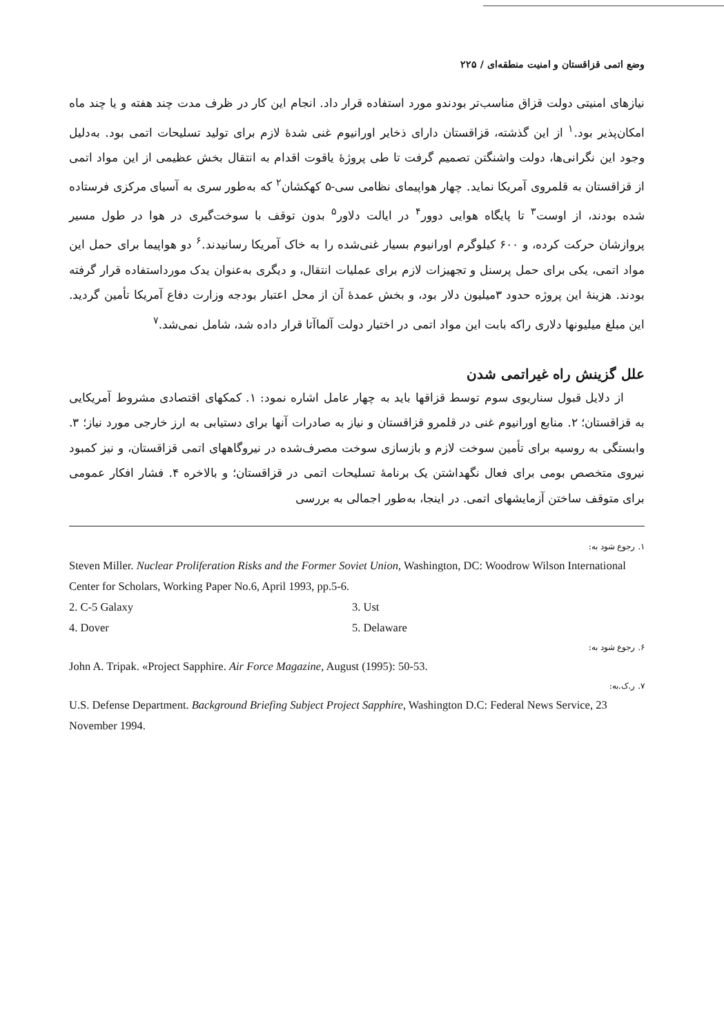وضع اتمی قزاقستان و امنیت منطقه‌ای / ۲۲۵
نیازهای امنیتی دولت قزاق مناسب‌تر بودندو مورد استفاده قرار داد. انجام این کار در ظرف مدت چند هفته و یا چند ماه امکان‌پذیر بود.<sup>۱</sup> از این گذشته، قزاقستان دارای ذخایر اورانیوم غنی شدهٔ لازم برای تولید تسلیحات اتمی بود. به‌دلیل وجود این نگرانی‌ها، دولت واشنگتن تصمیم گرفت تا طی پروژهٔ یاقوت اقدام به انتقال بخش عظیمی از این مواد اتمی از قزاقستان به قلمروی آمریکا نماید. چهار هواپیمای نظامی سی-۵ کهکشان<sup>۲</sup> که به‌طور سری به آسیای مرکزی فرستاده شده بودند، از اوست<sup>۳</sup> تا پایگاه هوایی دوور<sup>۴</sup> در ایالت دلاور<sup>۵</sup> بدون توقف با سوخت‌گیری در هوا در طول مسیر پروازشان حرکت کرده، و ۶۰۰ کیلوگرم اورانیوم بسیار غنی‌شده را به خاک آمریکا رسانیدند.<sup>۶</sup> دو هواپیما برای حمل این مواد اتمی، یکی برای حمل پرسنل و تجهیزات لازم برای عملیات انتقال، و دیگری به‌عنوان یدک مورداستفاده قرار گرفته بودند. هزینهٔ این پروژه حدود ۳میلیون دلار بود، و بخش عمدهٔ آن از محل اعتبار بودجه وزارت دفاع آمریکا تأمین گردید. این مبلغ میلیونها دلاری راکه بابت این مواد اتمی در اختیار دولت آلماآتا قرار داده شد، شامل نمی‌شد.<sup>۷</sup>
علل گزینش راه غیراتمی شدن
از دلایل قبول سناریوی سوم توسط قزاقها باید به چهار عامل اشاره نمود: ۱. کمکهای اقتصادی مشروط آمریکایی به قزاقستان؛ ۲. منابع اورانیوم غنی در قلمرو قزاقستان و نیاز به صادرات آنها برای دستیابی به ارز خارجی مورد نیاز؛ ۳. وابستگی به روسیه برای تأمین سوخت لازم و بازسازی سوخت مصرف‌شده در نیروگاههای اتمی قزاقستان، و نیز کمبود نیروی متخصص بومی برای فعال نگهداشتن یک برنامهٔ تسلیحات اتمی در قزاقستان؛ و بالاخره ۴. فشار افکار عمومی برای متوقف ساختن آزمایشهای اتمی. در اینجا، به‌طور اجمالی به بررسی
۱. رجوع شود به:
Steven Miller. Nuclear Proliferation Risks and the Former Soviet Union, Washington, DC: Woodrow Wilson International Center for Scholars, Working Paper No.6, April 1993, pp.5-6.
2. C-5 Galaxy 3. Ust
4. Dover 5. Delaware
۶. رجوع شود به:
John A. Tripak. «Project Sapphire. Air Force Magazine, August (1995): 50-53.
۷. ر.ک.به:
U.S. Defense Department. Background Briefing Subject Project Sapphire, Washington D.C: Federal News Service, 23 November 1994.